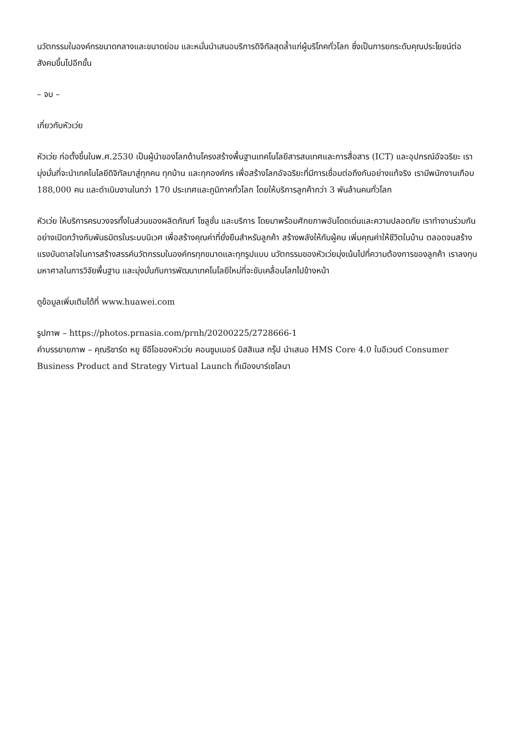นวัตกรรมในองค์กรขนาดกลางและขนาดย่อม และหมั่นนำเสนอบริการดิจิทัลสุดล้ำแก่ผู้บริโภคทั่วโลก ซึ่งเป็นการยกระดับคุณประโยชน์ต่อสังคมขึ้นไปอีกขั้น
– จบ –
เกี่ยวกับหัวเว่ย
หัวเว่ย ก่อตั้งขึ้นในพ.ศ.2530 เป็นผู้นำของโลกด้านโครงสร้างพื้นฐานเทคโนโลยีสารสนเทศและการสื่อสาร (ICT) และอุปกรณ์อัจฉริยะ เรามุ่งมั่นที่จะนำเทคโนโลยีดิจิทัลมาสู่ทุกคน ทุกบ้าน และทุกองค์กร เพื่อสร้างโลกอัจฉริยะที่มีการเชื่อมต่อถึงกันอย่างแท้จริง เรามีพนักงานเกือบ 188,000 คน และดำเนินงานในกว่า 170 ประเทศและภูมิภาคทั่วโลก โดยให้บริการลูกค้ากว่า 3 พันล้านคนทั่วโลก
หัวเว่ย ให้บริการครบวงจรทั้งในส่วนของผลิตภัณฑ์ โซลูชั่น และบริการ โดยมาพร้อมศักยภาพอันโดดเด่นและความปลอดภัย เราทำงานร่วมกันอย่างเปิดกว้างกับพันธมิตรในระบบนิเวศ เพื่อสร้างคุณค่าที่ยั่งยืนสำหรับลูกค้า สร้างพลังให้กับผู้คน เพิ่มคุณค่าให้ชีวิตในบ้าน ตลอดจนสร้างแรงบันดาลใจในการสร้างสรรค์นวัตกรรมในองค์กรทุกขนาดและทุกรูปแบบ นวัตกรรมของหัวเว่ยมุ่งเน้นไปที่ความต้องการของลูกค้า เราลงทุนมหาศาลในการวิจัยพื้นฐาน และมุ่งมั่นกับการพัฒนาเทคโนโลยีใหม่ที่จะขับเคลื่อนโลกไปข้างหน้า
ดูข้อมูลเพิ่มเติมได้ที่ www.huawei.com
รูปภาพ – https://photos.prnasia.com/prnh/20200225/2728666-1
คำบรรยายภาพ – คุณริชาร์ด หยู ซีอีโอของหัวเว่ย คอนซูมเมอร์ บิสสิเนส กรุ๊ป นำเสนอ HMS Core 4.0 ในอีเวนต์ Consumer Business Product and Strategy Virtual Launch ที่เมืองบาร์เซโลนา